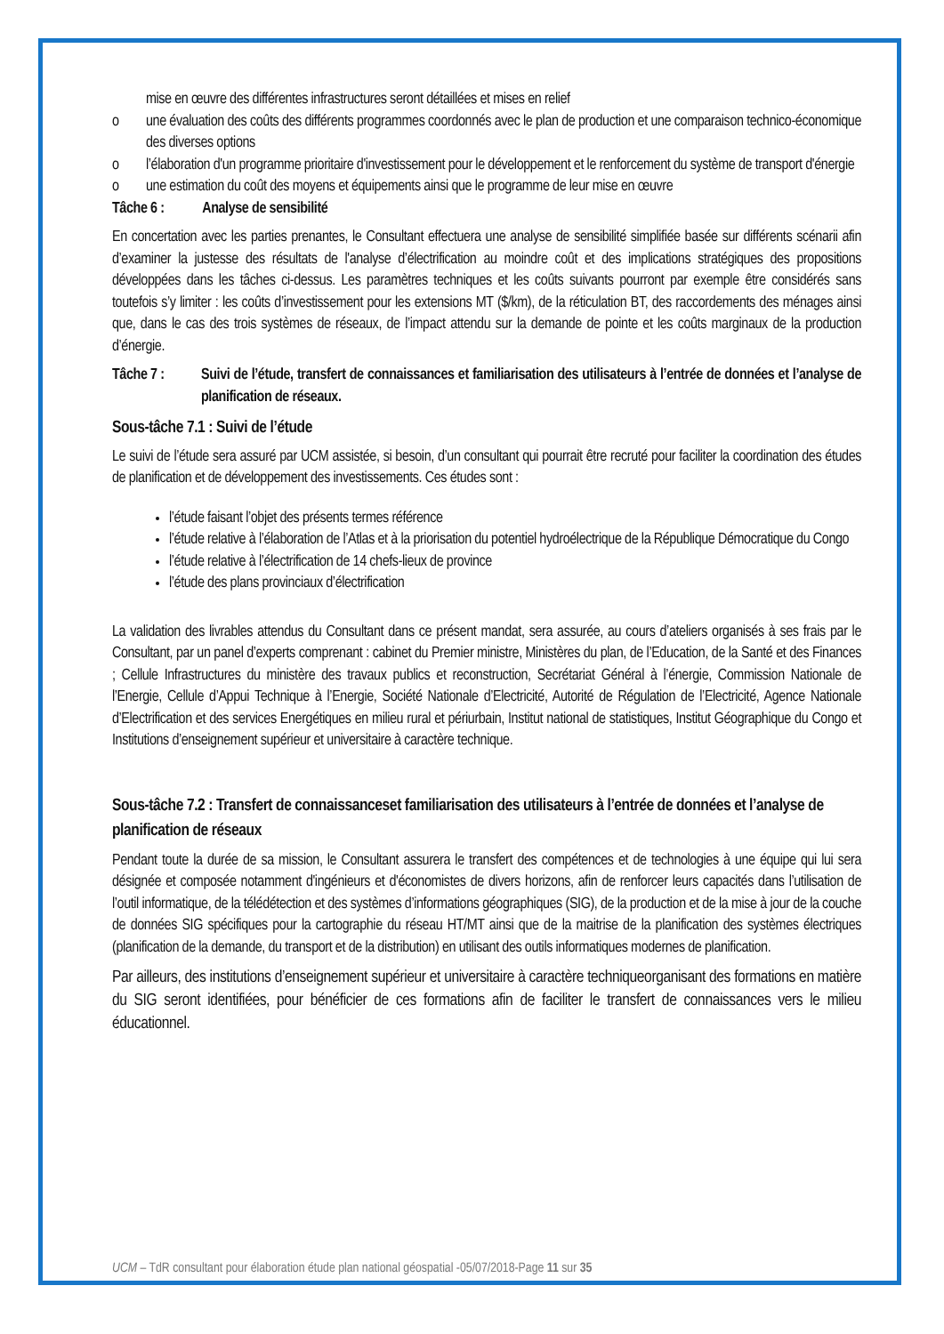mise en œuvre des différentes infrastructures seront détaillées et mises en relief
o une évaluation des coûts des différents programmes coordonnés avec le plan de production et une comparaison technico-économique des diverses options
o l’élaboration d'un programme prioritaire d'investissement pour le développement et le renforcement du système de transport d'énergie
o une estimation du coût des moyens et équipements ainsi que le programme de leur mise en œuvre
Tâche 6 : Analyse de sensibilité
En concertation avec les parties prenantes, le Consultant effectuera une analyse de sensibilité simplifiée basée sur différents scénarii afin d’examiner la justesse des résultats de l'analyse d’électrification au moindre coût et des implications stratégiques des propositions développées dans les tâches ci-dessus. Les paramètres techniques et les coûts suivants pourront par exemple être considérés sans toutefois s’y limiter : les coûts d’investissement pour les extensions MT ($/km), de la réticulation BT, des raccordements des ménages ainsi que, dans le cas des trois systèmes de réseaux, de l’impact attendu sur la demande de pointe et les coûts marginaux de la production d’énergie.
Tâche 7 : Suivi de l’étude, transfert de connaissances et familiarisation des utilisateurs à l’entrée de données et l’analyse de planification de réseaux.
Sous-tâche 7.1 : Suivi de l’étude
Le suivi de l’étude sera assuré par UCM assistée, si besoin, d’un consultant qui pourrait être recruté pour faciliter la coordination des études de planification et de développement des investissements. Ces études sont :
l’étude faisant l’objet des présents termes référence
l’étude relative à l’élaboration de l’Atlas et à la priorisation du potentiel hydroélectrique de la République Démocratique du Congo
l’étude relative à l’électrification de 14 chefs-lieux de province
l’étude des plans provinciaux d’électrification
La validation des livrables attendus du Consultant dans ce présent mandat, sera assurée, au cours d’ateliers organisés à ses frais par le Consultant, par un panel d’experts comprenant : cabinet du Premier ministre, Ministères du plan, de l’Education, de la Santé et des Finances ; Cellule Infrastructures du ministère des travaux publics et reconstruction, Secrétariat Général à l’énergie, Commission Nationale de l’Energie, Cellule d’Appui Technique à l’Energie, Société Nationale d’Electricité, Autorité de Régulation de l’Electricité, Agence Nationale d’Electrification et des services Energétiques en milieu rural et périurbain, Institut national de statistiques, Institut Géographique du Congo et Institutions d’enseignement supérieur et universitaire à caractère technique.
Sous-tâche 7.2 : Transfert de connaissanceset familiarisation des utilisateurs à l’entrée de données et l’analyse de planification de réseaux
Pendant toute la durée de sa mission, le Consultant assurera le transfert des compétences et de technologies à une équipe qui lui sera désignée et composée notamment d'ingénieurs et d'économistes de divers horizons, afin de renforcer leurs capacités dans l’utilisation de l’outil informatique, de la télédétection et des systèmes d’informations géographiques (SIG), de la production et de la mise à jour de la couche de données SIG spécifiques pour la cartographie du réseau HT/MT ainsi que de la maitrise de la planification des systèmes électriques (planification de la demande, du transport et de la distribution) en utilisant des outils informatiques modernes de planification.
Par ailleurs, des institutions d’enseignement supérieur et universitaire à caractère techniqueorganisant des formations en matière du SIG seront identifiées, pour bénéficier de ces formations afin de faciliter le transfert de connaissances vers le milieu éducationnel.
UCM – TdR consultant pour élaboration étude plan national géospatial -05/07/2018-Page 11 sur 35